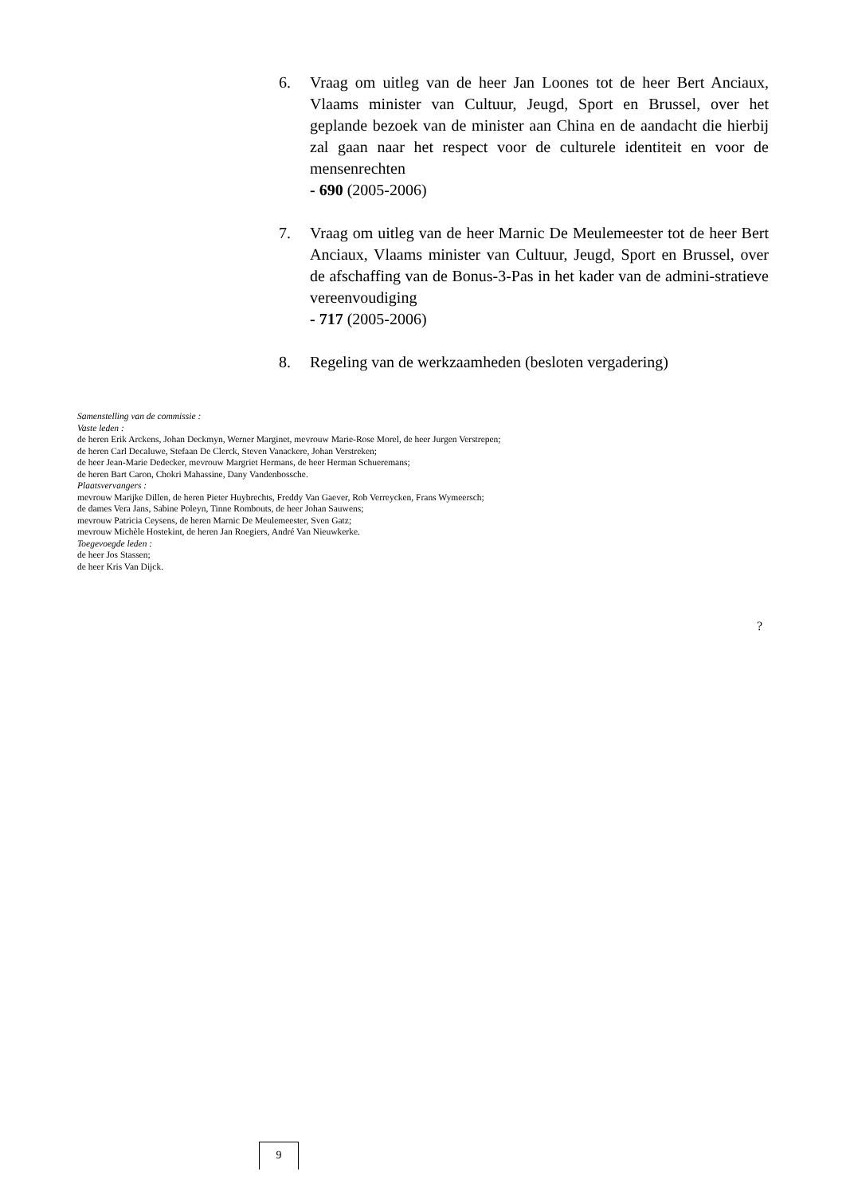6. Vraag om uitleg van de heer Jan Loones tot de heer Bert Anciaux, Vlaams minister van Cultuur, Jeugd, Sport en Brussel, over het geplande bezoek van de minister aan China en de aandacht die hierbij zal gaan naar het respect voor de culturele identiteit en voor de mensenrechten
- 690 (2005-2006)
7. Vraag om uitleg van de heer Marnic De Meulemeester tot de heer Bert Anciaux, Vlaams minister van Cultuur, Jeugd, Sport en Brussel, over de afschaffing van de Bonus-3-Pas in het kader van de admini-stratieve vereenvoudiging
- 717 (2005-2006)
8. Regeling van de werkzaamheden (besloten vergadering)
Samenstelling van de commissie :
Vaste leden :
de heren Erik Arckens, Johan Deckmyn, Werner Marginet, mevrouw Marie-Rose Morel, de heer Jurgen Verstrepen;
de heren Carl Decaluwe, Stefaan De Clerck, Steven Vanackere, Johan Verstreken;
de heer Jean-Marie Dedecker, mevrouw Margriet Hermans, de heer Herman Schueremans;
de heren Bart Caron, Chokri Mahassine, Dany Vandenbossche.
Plaatsvervangers :
mevrouw Marijke Dillen, de heren Pieter Huybrechts, Freddy Van Gaever, Rob Verreycken, Frans Wymeersch;
de dames Vera Jans, Sabine Poleyn, Tinne Rombouts, de heer Johan Sauwens;
mevrouw Patricia Ceysens, de heren Marnic De Meulemeester, Sven Gatz;
mevrouw Michèle Hostekint, de heren Jan Roegiers, André Van Nieuwkerke.
Toegevoegde leden :
de heer Jos Stassen;
de heer Kris Van Dijck.
?
9